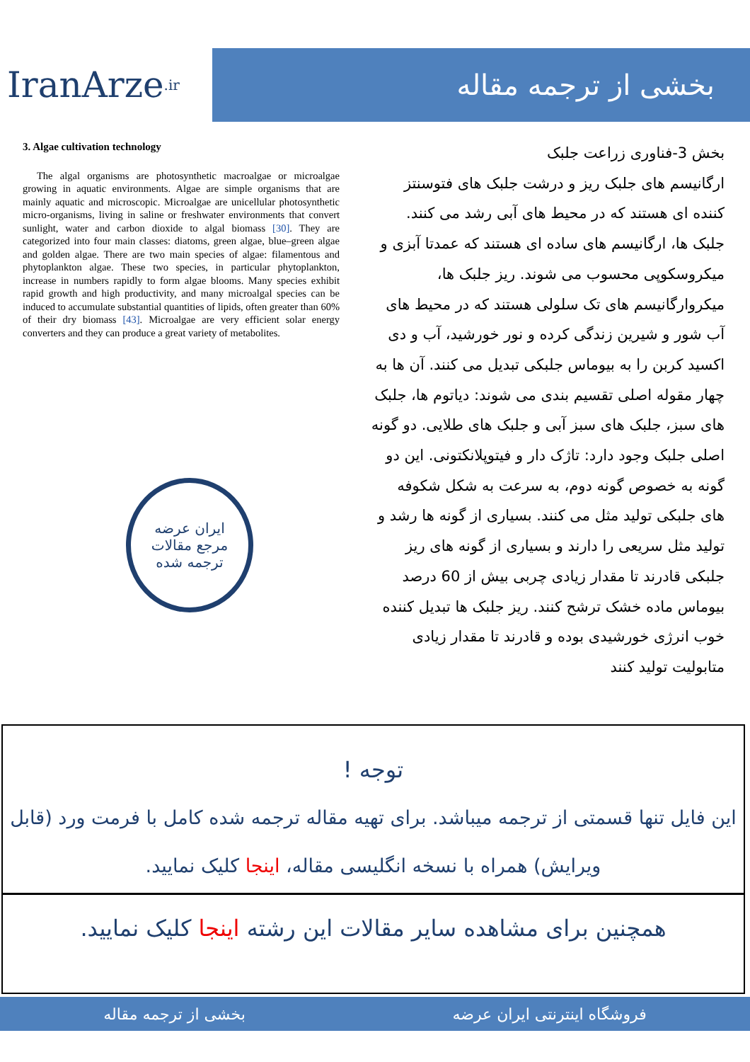IranArze<sup>.ir</sup>
بخشی از ترجمه مقاله
3. Algae cultivation technology
The algal organisms are photosynthetic macroalgae or microalgae growing in aquatic environments. Algae are simple organisms that are mainly aquatic and microscopic. Microalgae are unicellular photosynthetic micro-organisms, living in saline or freshwater environments that convert sunlight, water and carbon dioxide to algal biomass [30]. They are categorized into four main classes: diatoms, green algae, blue–green algae and golden algae. There are two main species of algae: filamentous and phytoplankton algae. These two species, in particular phytoplankton, increase in numbers rapidly to form algae blooms. Many species exhibit rapid growth and high productivity, and many microalgal species can be induced to accumulate substantial quantities of lipids, often greater than 60% of their dry biomass [43]. Microalgae are very efficient solar energy converters and they can produce a great variety of metabolites.
ایران عرضه
مرجع مقالات
ترجمه شده
بخش 3-فناوری زراعت جلبک
ارگانیسم های جلبک ریز و درشت جلبک های فتوسنتز کننده ای هستند که در محیط های آبی رشد می کنند. جلبک ها، ارگانیسم های ساده ای هستند که عمدتا آبزی و میکروسکوپی محسوب می شوند. ریز جلبک ها، میکروارگانیسم های تک سلولی هستند که در محیط های آب شور و شیرین زندگی کرده و نور خورشید، آب و دی اکسید کربن را به بیوماس جلبکی تبدیل می کنند. آن ها به چهار مقوله اصلی تقسیم بندی می شوند: دیاتوم ها، جلبک های سبز، جلبک های سبز آبی و جلبک های طلایی. دو گونه اصلی جلبک وجود دارد: تاژک دار و فیتوپلانکتونی. این دو گونه به خصوص گونه دوم، به سرعت به شکل شکوفه های جلبکی تولید مثل می کنند. بسیاری از گونه ها رشد و تولید مثل سریعی را دارند و بسیاری از گونه های ریز جلبکی قادرند تا مقدار زیادی چربی بیش از 60 درصد بیوماس ماده خشک ترشح کنند. ریز جلبک ها تبدیل کننده خوب انرژی خورشیدی بوده و قادرند تا مقدار زیادی متابولیت تولید کنند
توجه !
این فایل تنها قسمتی از ترجمه میباشد. برای تهیه مقاله ترجمه شده کامل با فرمت ورد (قابل ویرایش) همراه با نسخه انگلیسی مقاله، اینجا کلیک نمایید.
همچنین برای مشاهده سایر مقالات این رشته اینجا کلیک نمایید.
فروشگاه اینترنتی ایران عرضه بخشی از ترجمه مقاله